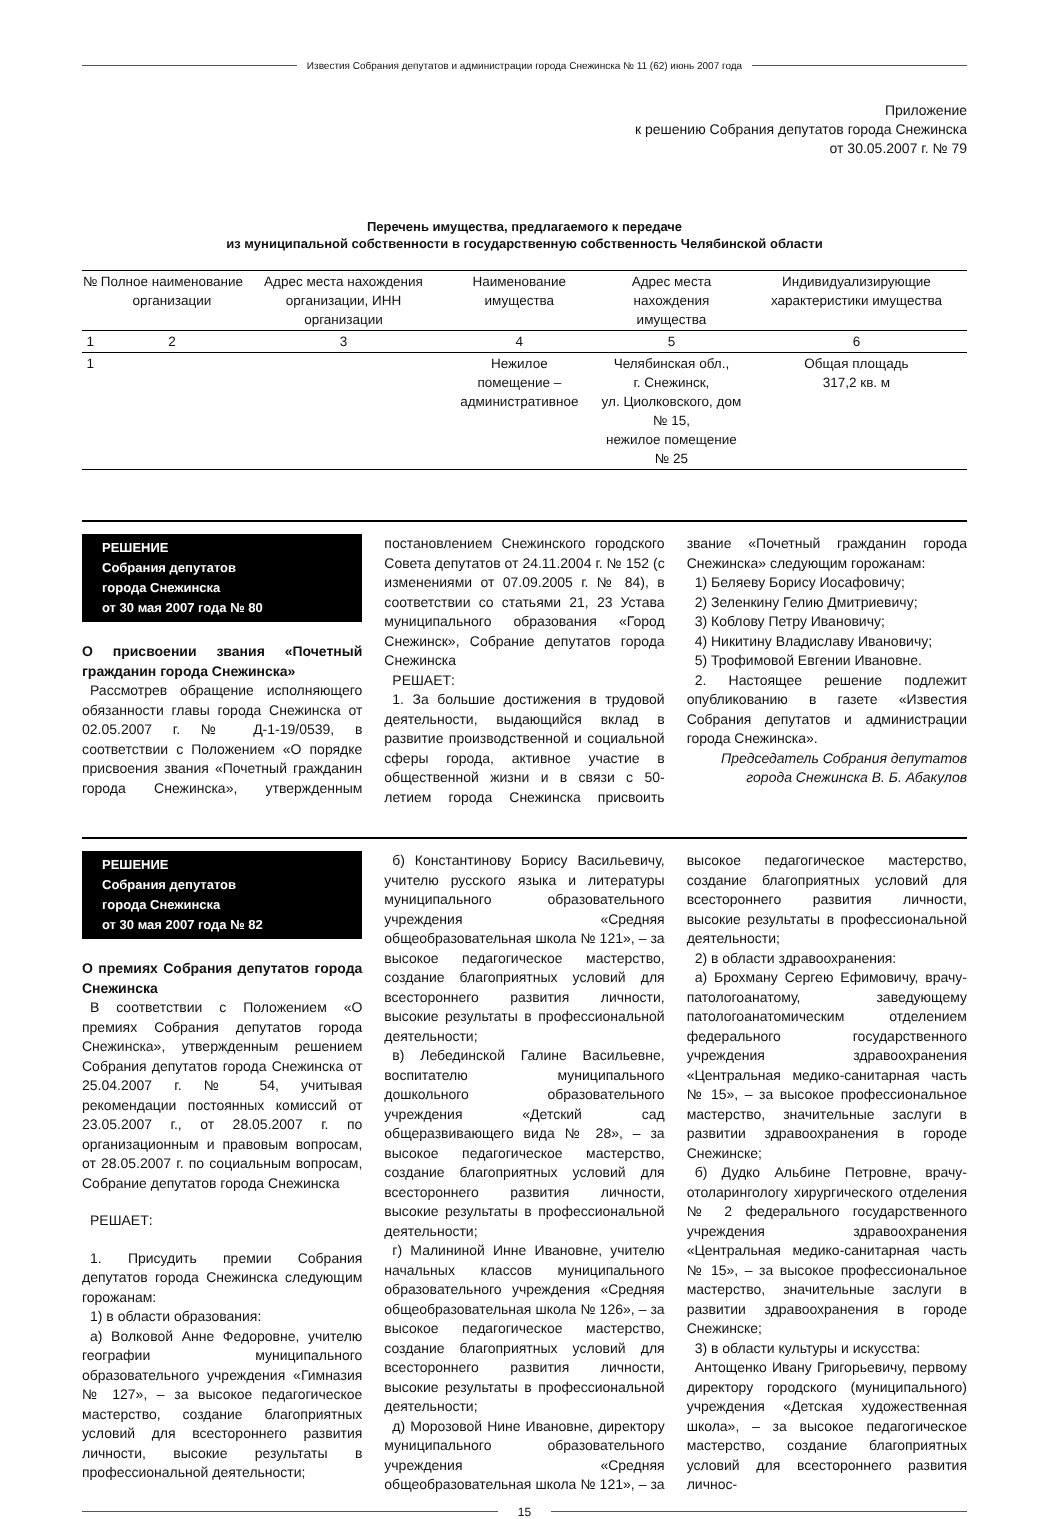Известия Собрания депутатов и администрации города Снежинска № 11 (62) июнь 2007 года
Приложение
к решению Собрания депутатов города Снежинска
от 30.05.2007 г. № 79
Перечень имущества, предлагаемого к передаче
из муниципальной собственности в государственную собственность Челябинской области
| № | Полное наименование организации | Адрес места нахождения организации, ИНН организации | Наименование имущества | Адрес места нахождения имущества | Индивидуализирующие характеристики имущества |
| --- | --- | --- | --- | --- | --- |
| 1 | 2 | 3 | 4 | 5 | 6 |
| 1 | | | Нежилое помещение – административное | Челябинская обл., г. Снежинск, ул. Циолковского, дом № 15, нежилое помещение № 25 | Общая площадь 317,2 кв. м |
РЕШЕНИЕ
Собрания депутатов
города Снежинска
от 30 мая 2007 года № 80
О присвоении звания «Почетный гражданин города Снежинска»
Рассмотрев обращение исполняющего обязанности главы города Снежинска от 02.05.2007 г. № Д-1-19/0539, в соответствии с Положением «О порядке присвоения звания «Почетный гражданин города Снежинска», утвержденным постановлением Снежинского городского Совета депутатов от 24.11.2004 г. № 152 (с изменениями от 07.09.2005 г. № 84), в соответствии со статьями 21, 23 Устава муниципального образования «Город Снежинск», Собрание депутатов города Снежинска
РЕШАЕТ:
1. За большие достижения в трудовой деятельности, выдающийся вклад в развитие производственной и социальной сферы города, активное участие в общественной жизни и в связи с 50-летием города Снежинска присвоить звание «Почетный гражданин города Снежинска» следующим горожанам:
1) Беляеву Борису Иосафовичу;
2) Зеленкину Гелию Дмитриевичу;
3) Коблову Петру Ивановичу;
4) Никитину Владиславу Ивановичу;
5) Трофимовой Евгении Ивановне.
2. Настоящее решение подлежит опубликованию в газете «Известия Собрания депутатов и администрации города Снежинска».
Председатель Собрания депутатов
города Снежинска В. Б. Абакулов
РЕШЕНИЕ
Собрания депутатов
города Снежинска
от 30 мая 2007 года № 82
О премиях Собрания депутатов города Снежинска
В соответствии с Положением «О премиях Собрания депутатов города Снежинска», утвержденным решением Собрания депутатов города Снежинска от 25.04.2007 г. № 54, учитывая рекомендации постоянных комиссий от 23.05.2007 г., от 28.05.2007 г. по организационным и правовым вопросам, от 28.05.2007 г. по социальным вопросам, Собрание депутатов города Снежинска
РЕШАЕТ:
1. Присудить премии Собрания депутатов города Снежинска следующим горожанам:
1) в области образования:
а) Волковой Анне Федоровне, учителю географии муниципального образовательного учреждения «Гимназия № 127», – за высокое педагогическое мастерство, создание благоприятных условий для всестороннего развития личности, высокие результаты в профессиональной деятельности;
б) Константинову Борису Васильевичу, учителю русского языка и литературы муниципального образовательного учреждения «Средняя общеобразовательная школа № 121», – за высокое педагогическое мастерство, создание благоприятных условий для всестороннего развития личности, высокие результаты в профессиональной деятельности;
в) Лебединской Галине Васильевне, воспитателю муниципального дошкольного образовательного учреждения «Детский сад общеразвивающего вида № 28», – за высокое педагогическое мастерство, создание благоприятных условий для всестороннего развития личности, высокие результаты в профессиональной деятельности;
г) Малининой Инне Ивановне, учителю начальных классов муниципального образовательного учреждения «Средняя общеобразовательная школа № 126», – за высокое педагогическое мастерство, создание благоприятных условий для всестороннего развития личности, высокие результаты в профессиональной деятельности;
д) Морозовой Нине Ивановне, директору муниципального образовательного учреждения «Средняя общеобразовательная школа № 121», – за высокое педагогическое мастерство, создание благоприятных условий для всестороннего развития личности, высокие результаты в профессиональной деятельности;
2) в области здравоохранения:
а) Брохману Сергею Ефимовичу, врачу-патологоанатому, заведующему патологоанатомическим отделением федерального государственного учреждения здравоохранения «Центральная медико-санитарная часть № 15», – за высокое профессиональное мастерство, значительные заслуги в развитии здравоохранения в городе Снежинске;
б) Дудко Альбине Петровне, врачу-отоларингологу хирургического отделения № 2 федерального государственного учреждения здравоохранения «Центральная медико-санитарная часть № 15», – за высокое профессиональное мастерство, значительные заслуги в развитии здравоохранения в городе Снежинске;
3) в области культуры и искусства:
Антощенко Ивану Григорьевичу, первому директору городского (муниципального) учреждения «Детская художественная школа», – за высокое педагогическое мастерство, создание благоприятных условий для всестороннего развития личнос-
15